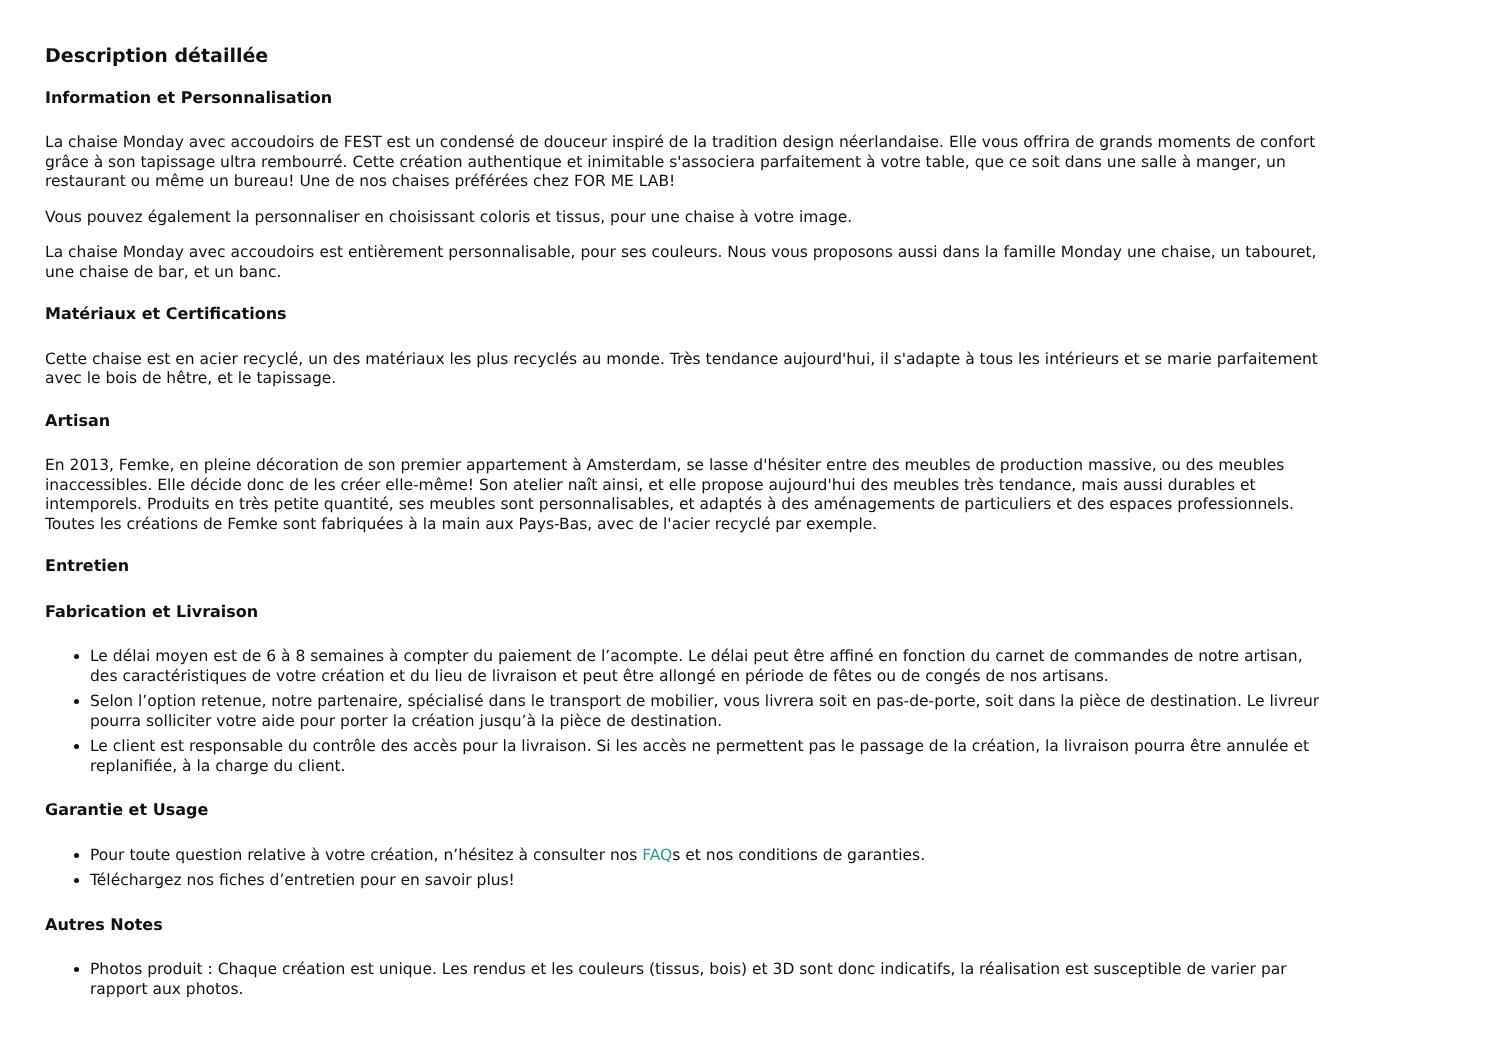Description détaillée
Information et Personnalisation
La chaise Monday avec accoudoirs de FEST est un condensé de douceur inspiré de la tradition design néerlandaise. Elle vous offrira de grands moments de confort grâce à son tapissage ultra rembourré. Cette création authentique et inimitable s'associera parfaitement à votre table, que ce soit dans une salle à manger, un restaurant ou même un bureau! Une de nos chaises préférées chez FOR ME LAB!
Vous pouvez également la personnaliser en choisissant coloris et tissus, pour une chaise à votre image.
La chaise Monday avec accoudoirs est entièrement personnalisable, pour ses couleurs. Nous vous proposons aussi dans la famille Monday une chaise, un tabouret, une chaise de bar, et un banc.
Matériaux et Certifications
Cette chaise est en acier recyclé, un des matériaux les plus recyclés au monde. Très tendance aujourd'hui, il s'adapte à tous les intérieurs et se marie parfaitement avec le bois de hêtre, et le tapissage.
Artisan
En 2013, Femke, en pleine décoration de son premier appartement à Amsterdam, se lasse d'hésiter entre des meubles de production massive, ou des meubles inaccessibles. Elle décide donc de les créer elle-même! Son atelier naît ainsi, et elle propose aujourd'hui des meubles très tendance, mais aussi durables et intemporels. Produits en très petite quantité, ses meubles sont personnalisables, et adaptés à des aménagements de particuliers et des espaces professionnels. Toutes les créations de Femke sont fabriquées à la main aux Pays-Bas, avec de l'acier recyclé par exemple.
Entretien
Fabrication et Livraison
Le délai moyen est de 6 à 8 semaines à compter du paiement de l’acompte. Le délai peut être affiné en fonction du carnet de commandes de notre artisan, des caractéristiques de votre création et du lieu de livraison et peut être allongé en période de fêtes ou de congés de nos artisans.
Selon l’option retenue, notre partenaire, spécialisé dans le transport de mobilier, vous livrera soit en pas-de-porte, soit dans la pièce de destination. Le livreur pourra solliciter votre aide pour porter la création jusqu’à la pièce de destination.
Le client est responsable du contrôle des accès pour la livraison. Si les accès ne permettent pas le passage de la création, la livraison pourra être annulée et replanifiée, à la charge du client.
Garantie et Usage
Pour toute question relative à votre création, n’hésitez à consulter nos FAQs et nos conditions de garanties.
Téléchargez nos fiches d’entretien pour en savoir plus!
Autres Notes
Photos produit : Chaque création est unique. Les rendus et les couleurs (tissus, bois) et 3D sont donc indicatifs, la réalisation est susceptible de varier par rapport aux photos.